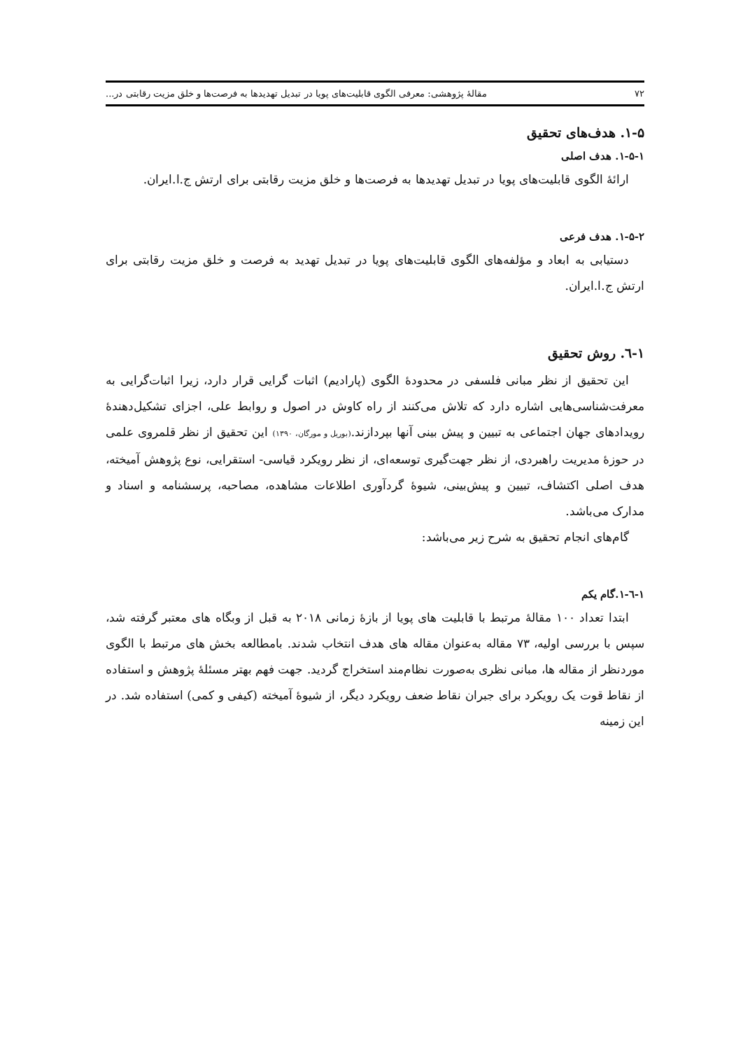۷۲ مقالهٔ پژوهشی: معرفی الگوی قابلیت‌های پویا در تبدیل تهدیدها به فرصت‌ها و خلق مزیت رقابتی در...
۱-۵. هدف‌های تحقیق
۱-۵-۱. هدف اصلی
ارائهٔ الگوی قابلیت‌های پویا در تبدیل تهدیدها به فرصت‌ها و خلق مزیت رقابتی برای ارتش ج.ا.ایران.
۱-۵-۲. هدف فرعی
دستیابی به ابعاد و مؤلفه‌های الگوی قابلیت‌های پویا در تبدیل تهدید به فرصت و خلق مزیت رقابتی برای ارتش ج.ا.ایران.
۱-٦. روش تحقیق
این تحقیق از نظر مبانی فلسفی در محدودهٔ الگوی (پارادیم) اثبات گرایی قرار دارد، زیرا اثبات‌گرایی به معرفت‌شناسی‌هایی اشاره دارد که تلاش می‌کنند از راه کاوش در اصول و روابط علی، اجزای تشکیل‌دهندهٔ رویدادهای جهان اجتماعی به تبیین و پیش بینی آنها بپردازند.(بوریل و مورگان، ۱۳۹۰) این تحقیق از نظر قلمروی علمی در حوزهٔ مدیریت راهبردی، از نظر جهت‌گیری توسعه‌ای، از نظر رویکرد قیاسی- استقرایی، نوع پژوهش آمیخته، هدف اصلی اکتشاف، تبیین و پیش‌بینی، شیوهٔ گردآوری اطلاعات مشاهده، مصاحبه، پرسشنامه و اسناد و مدارک می‌باشد.
گام‌های انجام تحقیق به شرح زیر می‌باشد:
۱-٦-۱.گام یکم
ابتدا تعداد ۱۰۰ مقالهٔ مرتبط با قابلیت های پویا از بازهٔ زمانی ۲۰۱۸ به قبل از وبگاه های معتبر گرفته شد، سپس با بررسی اولیه، ۷۳ مقاله به‌عنوان مقاله های هدف انتخاب شدند. بامطالعه بخش های مرتبط با الگوی موردنظر از مقاله ها، مبانی نظری به‌صورت نظام‌مند استخراج گردید. جهت فهم بهتر مسئلهٔ پژوهش و استفاده از نقاط قوت یک رویکرد برای جبران نقاط ضعف رویکرد دیگر، از شیوهٔ آمیخته (کیفی و کمی) استفاده شد. در این زمینه